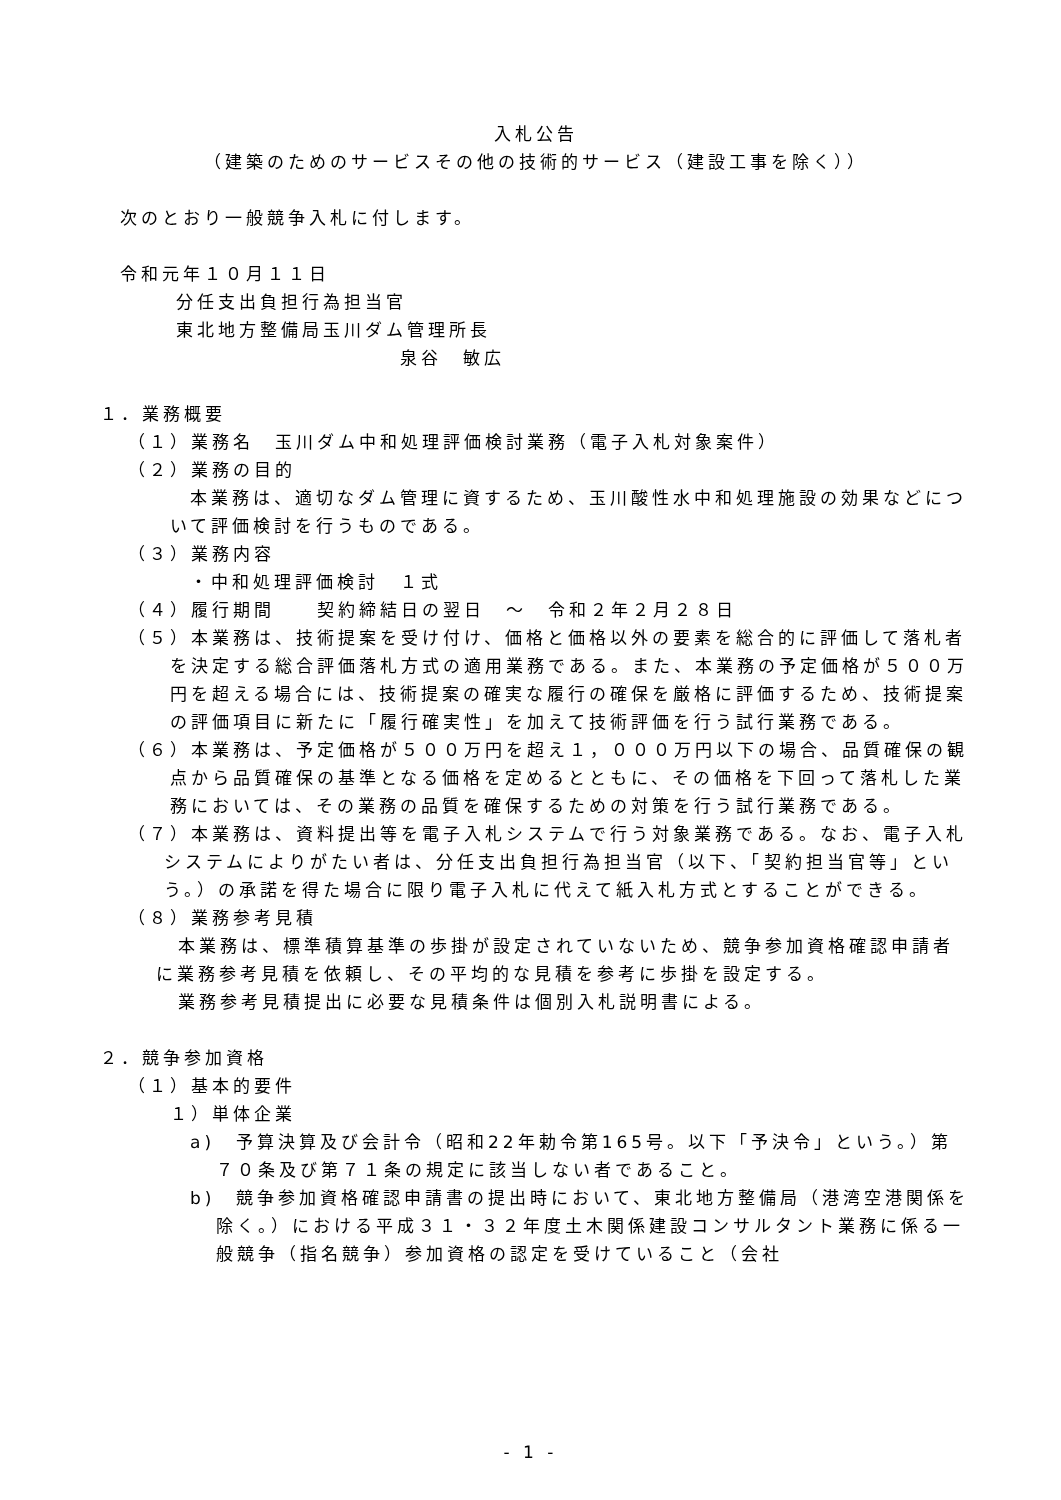入札公告
（建築のためのサービスその他の技術的サービス（建設工事を除く））
次のとおり一般競争入札に付します。
令和元年１０月１１日
分任支出負担行為担当官
東北地方整備局玉川ダム管理所長
泉谷　敏広
１．業務概要
（１）業務名　玉川ダム中和処理評価検討業務（電子入札対象案件）
（２）業務の目的
本業務は、適切なダム管理に資するため、玉川酸性水中和処理施設の効果などについて評価検討を行うものである。
（３）業務内容
・中和処理評価検討　１式
（４）履行期間　　契約締結日の翌日　～　令和２年２月２８日
（５）本業務は、技術提案を受け付け、価格と価格以外の要素を総合的に評価して落札者を決定する総合評価落札方式の適用業務である。また、本業務の予定価格が５００万円を超える場合には、技術提案の確実な履行の確保を厳格に評価するため、技術提案の評価項目に新たに「履行確実性」を加えて技術評価を行う試行業務である。
（６）本業務は、予定価格が５００万円を超え１，０００万円以下の場合、品質確保の観点から品質確保の基準となる価格を定めるとともに、その価格を下回って落札した業務においては、その業務の品質を確保するための対策を行う試行業務である。
（７）本業務は、資料提出等を電子入札システムで行う対象業務である。なお、電子入札システムによりがたい者は、分任支出負担行為担当官（以下、「契約担当官等」という。）の承諾を得た場合に限り電子入札に代えて紙入札方式とすることができる。
（８）業務参考見積
本業務は、標準積算基準の歩掛が設定されていないため、競争参加資格確認申請者に業務参考見積を依頼し、その平均的な見積を参考に歩掛を設定する。
業務参考見積提出に必要な見積条件は個別入札説明書による。
２．競争参加資格
（１）基本的要件
１）単体企業
a)　予算決算及び会計令（昭和22年勅令第165号。以下「予決令」という。）第７０条及び第７１条の規定に該当しない者であること。
b)　競争参加資格確認申請書の提出時において、東北地方整備局（港湾空港関係を除く。）における平成３１・３２年度土木関係建設コンサルタント業務に係る一般競争（指名競争）参加資格の認定を受けていること（会社
- 1 -